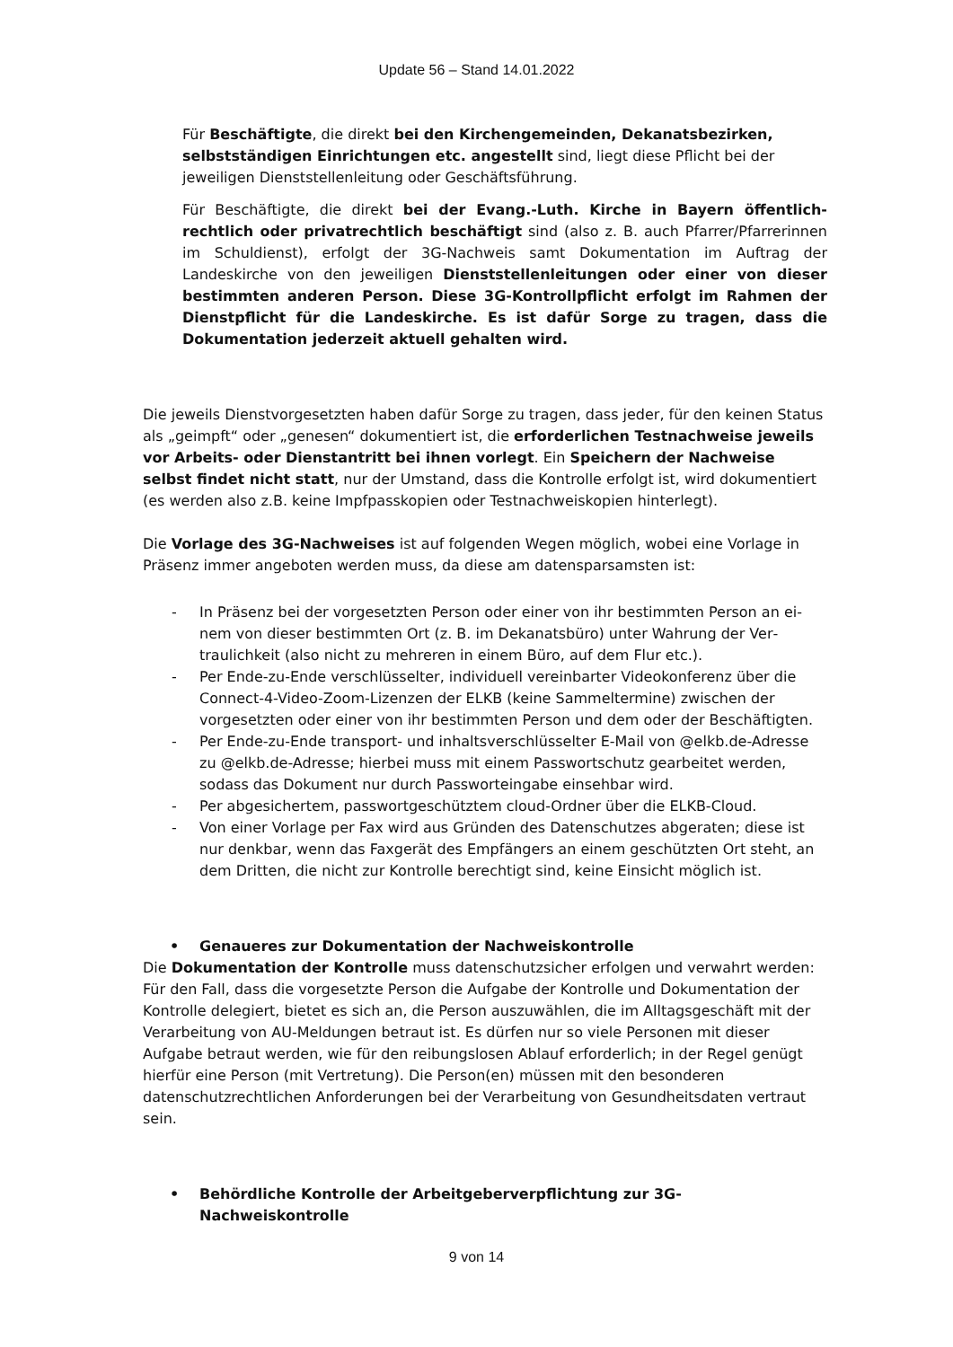Update 56 – Stand 14.01.2022
Für Beschäftigte, die direkt bei den Kirchengemeinden, Dekanatsbezirken, selbst­ständigen Einrichtungen etc. angestellt sind, liegt diese Pflicht bei der jeweiligen Dienststellenleitung oder Geschäftsführung.
Für Beschäftigte, die direkt bei der Evang.-Luth. Kirche in Bayern öffentlich-rechtlich oder privatrechtlich beschäftigt sind (also z. B. auch Pfarrer/Pfarrerinnen im Schul­dienst), erfolgt der 3G-Nachweis samt Dokumentation im Auftrag der Landeskirche von den jeweiligen Dienststellenleitungen oder einer von dieser bestimmten anderen Person. Diese 3G-Kontrollpflicht erfolgt im Rahmen der Dienstpflicht für die Lan­deskirche. Es ist dafür Sorge zu tragen, dass die Dokumentation jederzeit aktuell gehalten wird.
Die jeweils Dienstvorgesetzten haben dafür Sorge zu tragen, dass jeder, für den keinen Status als „geimpft“ oder „genesen“ dokumentiert ist, die erforderlichen Testnachweise jeweils vor Arbeits- oder Dienstantritt bei ihnen vorlegt. Ein Speichern der Nachweise selbst findet nicht statt, nur der Umstand, dass die Kontrolle erfolgt ist, wird dokumen­tiert (es werden also z.B. keine Impfpasskopien oder Testnachweiskopien hinterlegt).
Die Vorlage des 3G-Nachweises ist auf folgenden Wegen möglich, wobei eine Vorlage in Präsenz immer angeboten werden muss, da diese am datensparsamsten ist:
- In Präsenz bei der vorgesetzten Person oder einer von ihr bestimmten Person an ei­nem von dieser bestimmten Ort (z. B. im Dekanatsbüro) unter Wahrung der Ver­traulichkeit (also nicht zu mehreren in einem Büro, auf dem Flur etc.).
- Per Ende-zu-Ende verschlüsselter, individuell vereinbarter Videokonferenz über die Connect-4-Video-Zoom-Lizenzen der ELKB (keine Sammeltermine) zwischen der vorgesetzten oder einer von ihr bestimmten Person und dem oder der Beschäftig­ten.
- Per Ende-zu-Ende transport- und inhaltsverschlüsselter E-Mail von @elkb.de-Ad­resse zu @elkb.de-Adresse; hierbei muss mit einem Passwortschutz gearbeitet wer­den, sodass das Dokument nur durch Passworteingabe einsehbar wird.
- Per abgesichertem, passwortgeschütztem cloud-Ordner über die ELKB-Cloud.
- Von einer Vorlage per Fax wird aus Gründen des Datenschutzes abgeraten; diese ist nur denkbar, wenn das Faxgerät des Empfängers an einem geschützten Ort steht, an dem Dritten, die nicht zur Kontrolle berechtigt sind, keine Einsicht möglich ist.
• Genaueres zur Dokumentation der Nachweiskontrolle
Die Dokumentation der Kontrolle muss datenschutzsicher erfolgen und verwahrt werden: Für den Fall, dass die vorgesetzte Person die Aufgabe der Kontrolle und Dokumentation der Kontrolle delegiert, bietet es sich an, die Person auszuwählen, die im Alltagsgeschäft mit der Verarbeitung von AU-Meldungen betraut ist. Es dürfen nur so viele Personen mit dieser Aufgabe betraut werden, wie für den reibungslosen Ablauf erforderlich; in der Regel genügt hierfür eine Person (mit Vertretung). Die Person(en) müssen mit den besonderen datenschutzrechtlichen Anforderungen bei der Verarbeitung von Gesundheitsdaten ver­traut sein.
• Behördliche Kontrolle der Arbeitgeberverpflichtung zur 3G-Nachweiskontrolle
9 von 14